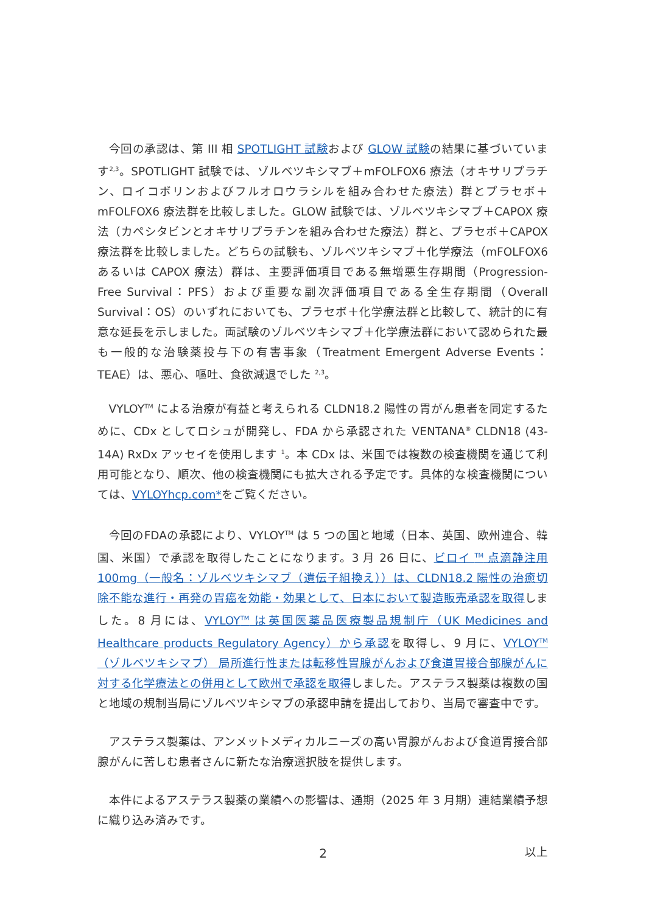今回の承認は、第 III 相 SPOTLIGHT 試験および GLOW 試験の結果に基づいています<sup>2,3</sup>。SPOTLIGHT 試験では、ゾルベツキシマブ＋mFOLFOX6 療法（オキサリプラチン、ロイコボリンおよびフルオロウラシルを組み合わせた療法）群とプラセボ＋mFOLFOX6 療法群を比較しました。GLOW 試験では、ゾルベツキシマブ＋CAPOX 療法（カペシタビンとオキサリプラチンを組み合わせた療法）群と、プラセボ＋CAPOX 療法群を比較しました。どちらの試験も、ゾルベツキシマブ＋化学療法（mFOLFOX6 あるいは CAPOX 療法）群は、主要評価項目である無増悪生存期間（Progression-Free Survival：PFS）および重要な副次評価項目である全生存期間（Overall Survival：OS）のいずれにおいても、プラセボ＋化学療法群と比較して、統計的に有意な延長を示しました。両試験のゾルベツキシマブ＋化学療法群において認められた最も一般的な治験薬投与下の有害事象（Treatment Emergent Adverse Events：TEAE）は、悪心、嘔吐、食欲減退でした <sup>2,3</sup>。
VYLOY<sup>TM</sup> による治療が有益と考えられる CLDN18.2 陽性の胃がん患者を同定するために、CDx としてロシュが開発し、FDA から承認された VENTANA<sup>®</sup> CLDN18 (43-14A) RxDx アッセイを使用します <sup>1</sup>。本 CDx は、米国では複数の検査機関を通じて利用可能となり、順次、他の検査機関にも拡大される予定です。具体的な検査機関については、VYLOYhcp.com*をご覧ください。
今回のFDAの承認により、VYLOY<sup>TM</sup> は 5 つの国と地域（日本、英国、欧州連合、韓国、米国）で承認を取得したことになります。3 月 26 日に、ビロイ <sup>TM</sup> 点滴静注用 100mg（一般名：ゾルベツキシマブ（遺伝子組換え））は、CLDN18.2 陽性の治癒切除不能な進行・再発の胃癌を効能・効果として、日本において製造販売承認を取得しました。8 月には、VYLOY<sup>TM</sup> は英国医薬品医療製品規制庁（UK Medicines and Healthcare products Regulatory Agency）から承認を取得し、9 月に、VYLOY<sup>TM</sup>（ゾルベツキシマブ） 局所進行性または転移性胃腺がんおよび食道胃接合部腺がんに対する化学療法との併用として欧州で承認を取得しました。アステラス製薬は複数の国と地域の規制当局にゾルベツキシマブの承認申請を提出しており、当局で審査中です。
アステラス製薬は、アンメットメディカルニーズの高い胃腺がんおよび食道胃接合部腺がんに苦しむ患者さんに新たな治療選択肢を提供します。
本件によるアステラス製薬の業績への影響は、通期（2025 年 3 月期）連結業績予想に織り込み済みです。
以上
2